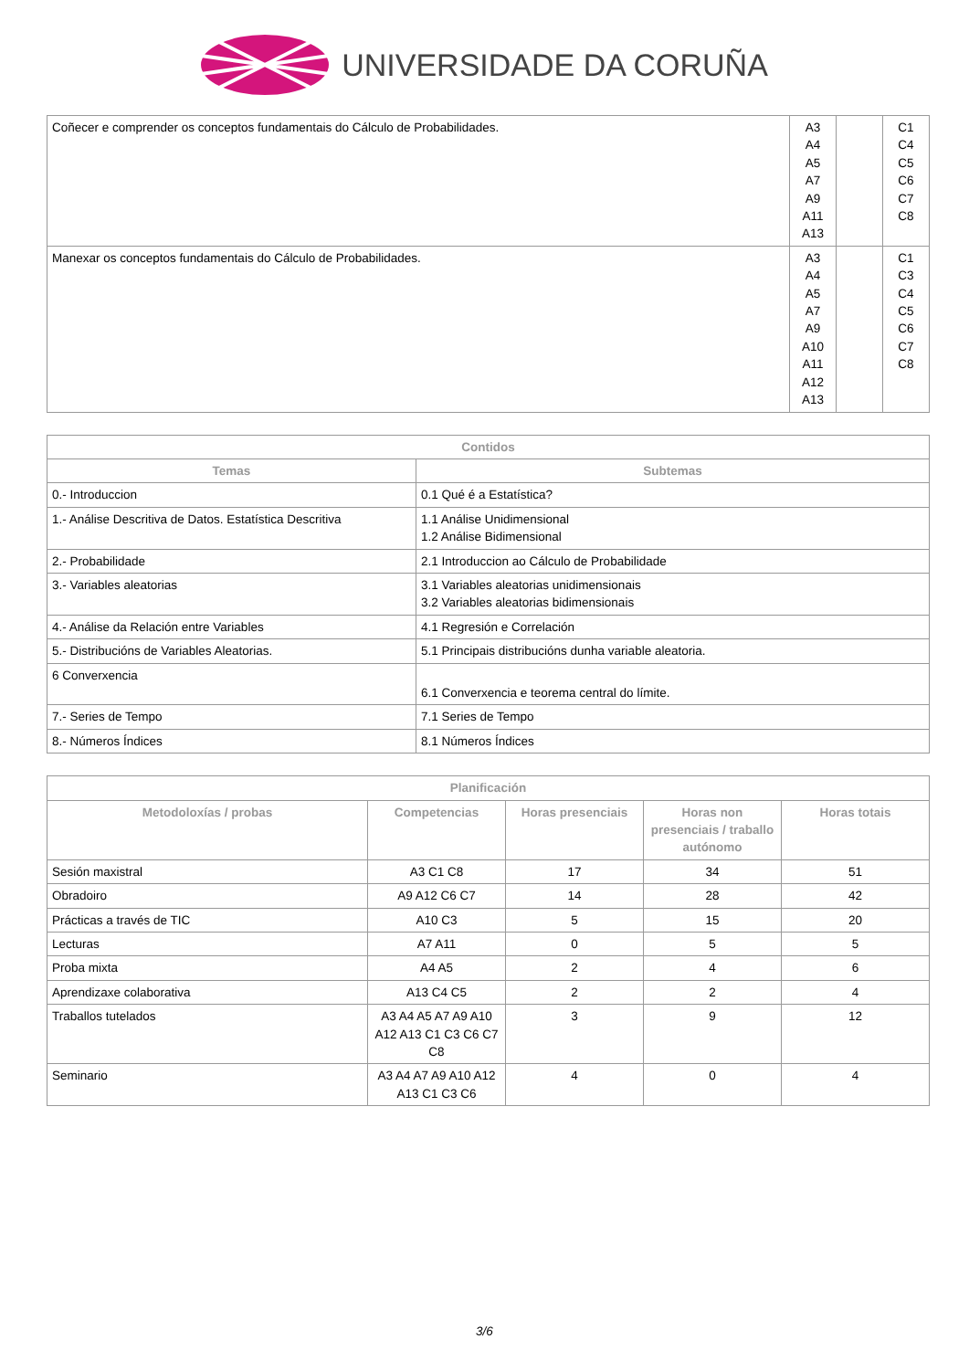UNIVERSIDADE DA CORUÑA
| Coñecer e comprender os conceptos fundamentais do Cálculo de Probabilidades. | A3 A4 A5 A7 A9 A11 A13 | | C1 C4 C5 C6 C7 C8 |
| Manexar os conceptos fundamentais do Cálculo de Probabilidades. | A3 A4 A5 A7 A9 A10 A11 A12 A13 | | C1 C3 C4 C5 C6 C7 C8 |
| Contidos | |
| --- | --- |
| Temas | Subtemas |
| 0.- Introduccion | 0.1 Qué é a Estatística? |
| 1.- Análise Descritiva de Datos. Estatística Descritiva | 1.1 Análise Unidimensional 1.2 Análise Bidimensional |
| 2.- Probabilidade | 2.1 Introduccion ao Cálculo de Probabilidade |
| 3.- Variables aleatorias | 3.1 Variables aleatorias unidimensionais 3.2 Variables aleatorias bidimensionais |
| 4.- Análise da Relación entre Variables | 4.1 Regresión e Correlación |
| 5.- Distribucións de Variables Aleatorias. | 5.1 Principais distribucións dunha variable aleatoria. |
| 6 Converxencia | 6.1 Converxencia e teorema central do límite. |
| 7.- Series de Tempo | 7.1 Series de Tempo |
| 8.- Números Índices | 8.1 Números Índices |
| Planificación | | | | |
| --- | --- | --- | --- | --- |
| Metodoloxías / probas | Competencias | Horas presenciais | Horas non presenciais / traballo autónomo | Horas totais |
| Sesión maxistral | A3 C1 C8 | 17 | 34 | 51 |
| Obradoiro | A9 A12 C6 C7 | 14 | 28 | 42 |
| Prácticas a través de TIC | A10 C3 | 5 | 15 | 20 |
| Lecturas | A7 A11 | 0 | 5 | 5 |
| Proba mixta | A4 A5 | 2 | 4 | 6 |
| Aprendizaxe colaborativa | A13 C4 C5 | 2 | 2 | 4 |
| Traballos tutelados | A3 A4 A5 A7 A9 A10 A12 A13 C1 C3 C6 C7 C8 | 3 | 9 | 12 |
| Seminario | A3 A4 A7 A9 A10 A12 A13 C1 C3 C6 | 4 | 0 | 4 |
3/6